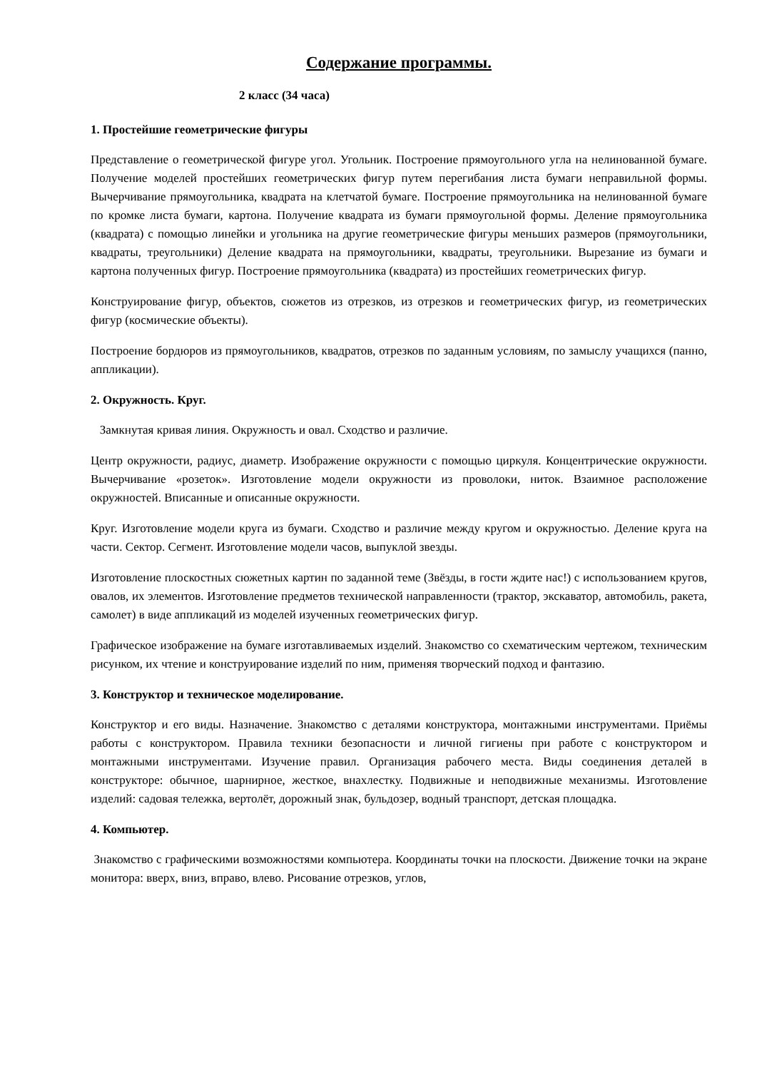Содержание программы.
2 класс (34 часа)
1. Простейшие геометрические фигуры
Представление о геометрической фигуре угол. Угольник. Построение прямоугольного угла на нелинованной бумаге. Получение моделей простейших геометрических фигур путем перегибания листа бумаги неправильной формы. Вычерчивание прямоугольника, квадрата на клетчатой бумаге. Построение прямоугольника на нелинованной бумаге по кромке листа бумаги, картона. Получение квадрата из бумаги прямоугольной формы. Деление прямоугольника (квадрата) с помощью линейки и угольника на другие геометрические фигуры меньших размеров (прямоугольники, квадраты, треугольники) Деление квадрата на прямоугольники, квадраты, треугольники. Вырезание из бумаги и картона полученных фигур. Построение прямоугольника (квадрата) из простейших геометрических фигур.
Конструирование фигур, объектов, сюжетов из отрезков, из отрезков и геометрических фигур, из геометрических фигур (космические объекты).
Построение бордюров из прямоугольников, квадратов, отрезков по заданным условиям, по замыслу учащихся (панно, аппликации).
2. Окружность. Круг.
Замкнутая кривая линия. Окружность и овал. Сходство и различие.
Центр окружности, радиус, диаметр. Изображение окружности с помощью циркуля. Концентрические окружности. Вычерчивание «розеток». Изготовление модели окружности из проволоки, ниток. Взаимное расположение окружностей. Вписанные и описанные окружности.
Круг. Изготовление модели круга из бумаги. Сходство и различие между кругом и окружностью. Деление круга на части. Сектор. Сегмент. Изготовление модели часов, выпуклой звезды.
Изготовление плоскостных сюжетных картин по заданной теме (Звёзды, в гости ждите нас!) с использованием кругов, овалов, их элементов. Изготовление предметов технической направленности (трактор, экскаватор, автомобиль, ракета, самолет) в виде аппликаций из моделей изученных геометрических фигур.
Графическое изображение на бумаге изготавливаемых изделий. Знакомство со схематическим чертежом, техническим рисунком, их чтение и конструирование изделий по ним, применяя творческий подход и фантазию.
3. Конструктор и техническое моделирование.
Конструктор и его виды. Назначение. Знакомство с деталями конструктора, монтажными инструментами. Приёмы работы с конструктором. Правила техники безопасности и личной гигиены при работе с конструктором и монтажными инструментами. Изучение правил. Организация рабочего места. Виды соединения деталей в конструкторе: обычное, шарнирное, жесткое, внахлестку. Подвижные и неподвижные механизмы. Изготовление изделий: садовая тележка, вертолёт, дорожный знак, бульдозер, водный транспорт, детская площадка.
4. Компьютер.
Знакомство с графическими возможностями компьютера. Координаты точки на плоскости. Движение точки на экране монитора: вверх, вниз, вправо, влево. Рисование отрезков, углов,